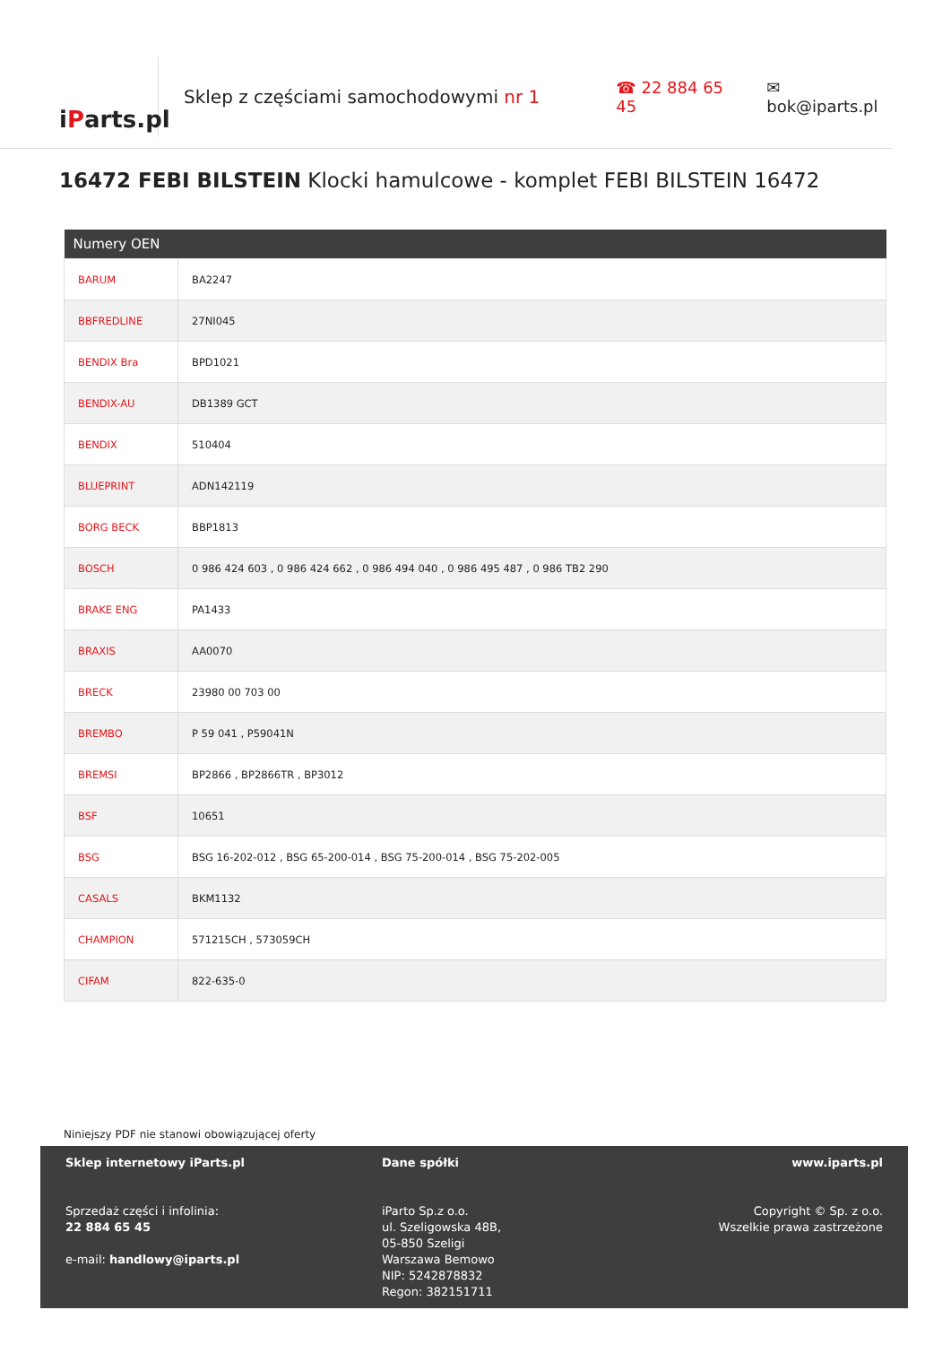i P arts.pl
Sklep z częściami samochodowymi nr 1 ☎ 22 884 65 45 ✉ bok@iparts.pl
16472 FEBI BILSTEIN Klocki hamulcowe - komplet FEBI BILSTEIN 16472
| Numery OEN | |
| --- | --- |
| BARUM | BA2247 |
| BBFREDLINE | 27NI045 |
| BENDIX Bra | BPD1021 |
| BENDIX-AU | DB1389 GCT |
| BENDIX | 510404 |
| BLUEPRINT | ADN142119 |
| BORG BECK | BBP1813 |
| BOSCH | 0 986 424 603 , 0 986 424 662 , 0 986 494 040 , 0 986 495 487 , 0 986 TB2 290 |
| BRAKE ENG | PA1433 |
| BRAXIS | AA0070 |
| BRECK | 23980 00 703 00 |
| BREMBO | P 59 041 , P59041N |
| BREMSI | BP2866 , BP2866TR , BP3012 |
| BSF | 10651 |
| BSG | BSG 16-202-012 , BSG 65-200-014 , BSG 75-200-014 , BSG 75-202-005 |
| CASALS | BKM1132 |
| CHAMPION | 571215CH , 573059CH |
| CIFAM | 822-635-0 |
Niniejszy PDF nie stanowi obowiązującej oferty
Sklep internetowy iParts.pl
Sprzedaż części i infolinia:
22 884 65 45
e-mail: handlowy@iparts.pl
Dane spółki
iParto Sp.z o.o.
ul. Szeligowska 48B,
05-850 Szeligi
Warszawa Bemowo
NIP: 5242878832
Regon: 382151711
www.iparts.pl
Copyright © Sp. z o.o.
Wszelkie prawa zastrzeżone